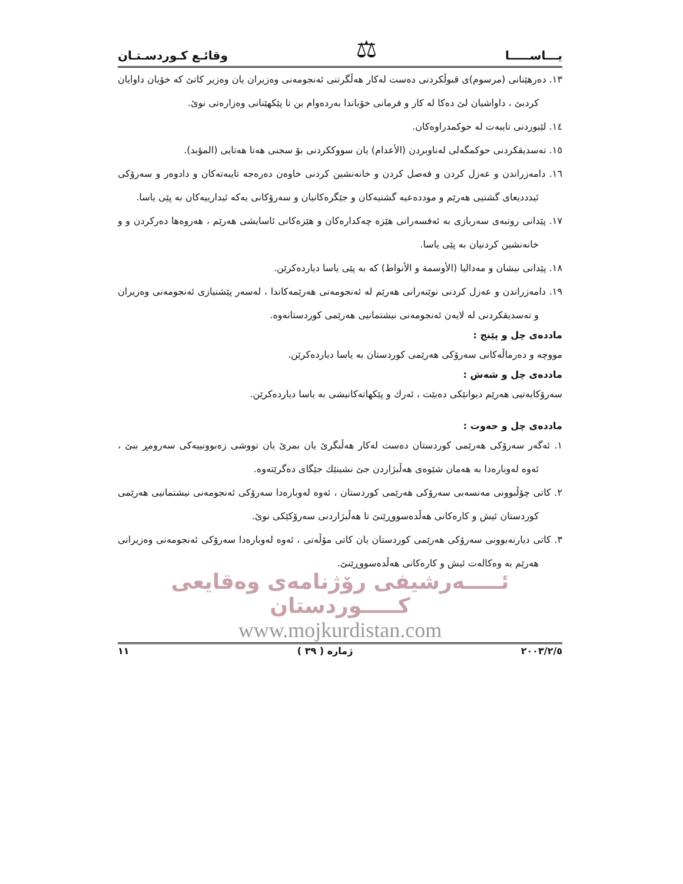يـــاســـــا ⚖ وقائـع كـوردسـتـان
١٣. دەرهێنانی (مرسوم)ی قبوڵکردنی دەست لەکار هەڵگرتنی ئەنجومەنی وەزیران یان وەزیر کاتێ کە خۆیان داوایان کردبێ ، داواشیان لێ دەکا لە کار و فرمانی خۆیاندا بەردەوام بن تا پێکهێنانی وەزارەتی نوێ.
١٤. لێبوردنی تایبەت لە حوکمدراوەکان.
١٥. تەسدیقکردنی حوکمگەلی لەناوبردن (الأعدام) یان سووککردنی بۆ سجنی هەتا هەتایی (المؤبد).
١٦. دامەزراندن و عەزل کردن و فەصل کردن و خانەنشین کردنی خاوەن دەرەجە تایبەتەکان و دادوەر و سەرۆکی ئیدددیعای گشتیی هەرێم و موددەعیە گشتیەکان و جێگرەکانیان و سەرۆکانی یەکە ئیدارییەکان بە پێی یاسا.
١٧. پێدانی روتبەی سەربازی بە ئەفسەرانی هێزە چەکدارەکان و هێزەکانی ئاسایشی هەرێم ، هەروەها دەرکردن و و خانەنشین کردنیان بە پێی یاسا.
١٨. پێدانی نیشان و مەدالیا (الأوسمة و الأنواط) کە بە پێی یاسا دیاردەکرێن.
١٩. دامەزراندن و عەزل کردنی نوێنەرانی هەرێم لە ئەنجومەنی هەرێمەکاندا ، لەسەر پێشنیازی ئەنجومەنی وەزیران و تەسدیقکردنی لە لایەن ئەنجومەنی نیشتمانیی هەرێمی کوردستانەوە.
ماددەی چل و پێنج :
مووچە و دەرماڵەکانی سەرۆکی هەرێمی کوردستان بە یاسا دیاردەکرێن.
ماددەی چل و شەش :
سەرۆکایەتیی هەرێم دیوانێکی دەبێت ، ئەرك و پێکهاتەکانیشی بە یاسا دیاردەکرێن.
ماددەی چل و حەوت :
١. ئەگەر سەرۆکی هەرێمی کوردستان دەست لەکار هەڵبگرێ یان بمرێ یان تووشی زەبوونییەکی سەرومڕ ببێ ، ئەوە لەوبارەدا بە هەمان شێوەی هەڵبژاردن جێ نشینێك جێگای دەگرێتەوە.
٢. کاتی چۆڵبوونی مەنسەبی سەرۆکی هەرێمی کوردستان ، ئەوە لەوبارەدا سەرۆکی ئەنجومەنی نیشتمانیی هەرێمی کوردستان ئیش و کارەکانی هەڵدەسووڕێنێ تا هەڵبژاردنی سەرۆکێکی نوێ.
٣. کاتی دیارنەبوونی سەرۆکی هەرێمی کوردستان یان کاتی مۆڵەتی ، ئەوە لەوبارەدا سەرۆکی ئەنجومەنی وەزیرانی هەرێم بە وەکالەت ئیش و کارەکانی هەڵدەسووڕێنێ.
ئـــــەرشیفی رۆژنامەی وەقایعی کـــــوردستان
www.mojkurdistan.com
٢٠٠٣/٢/٥ ژمارە ( ٣٩ ) ١١